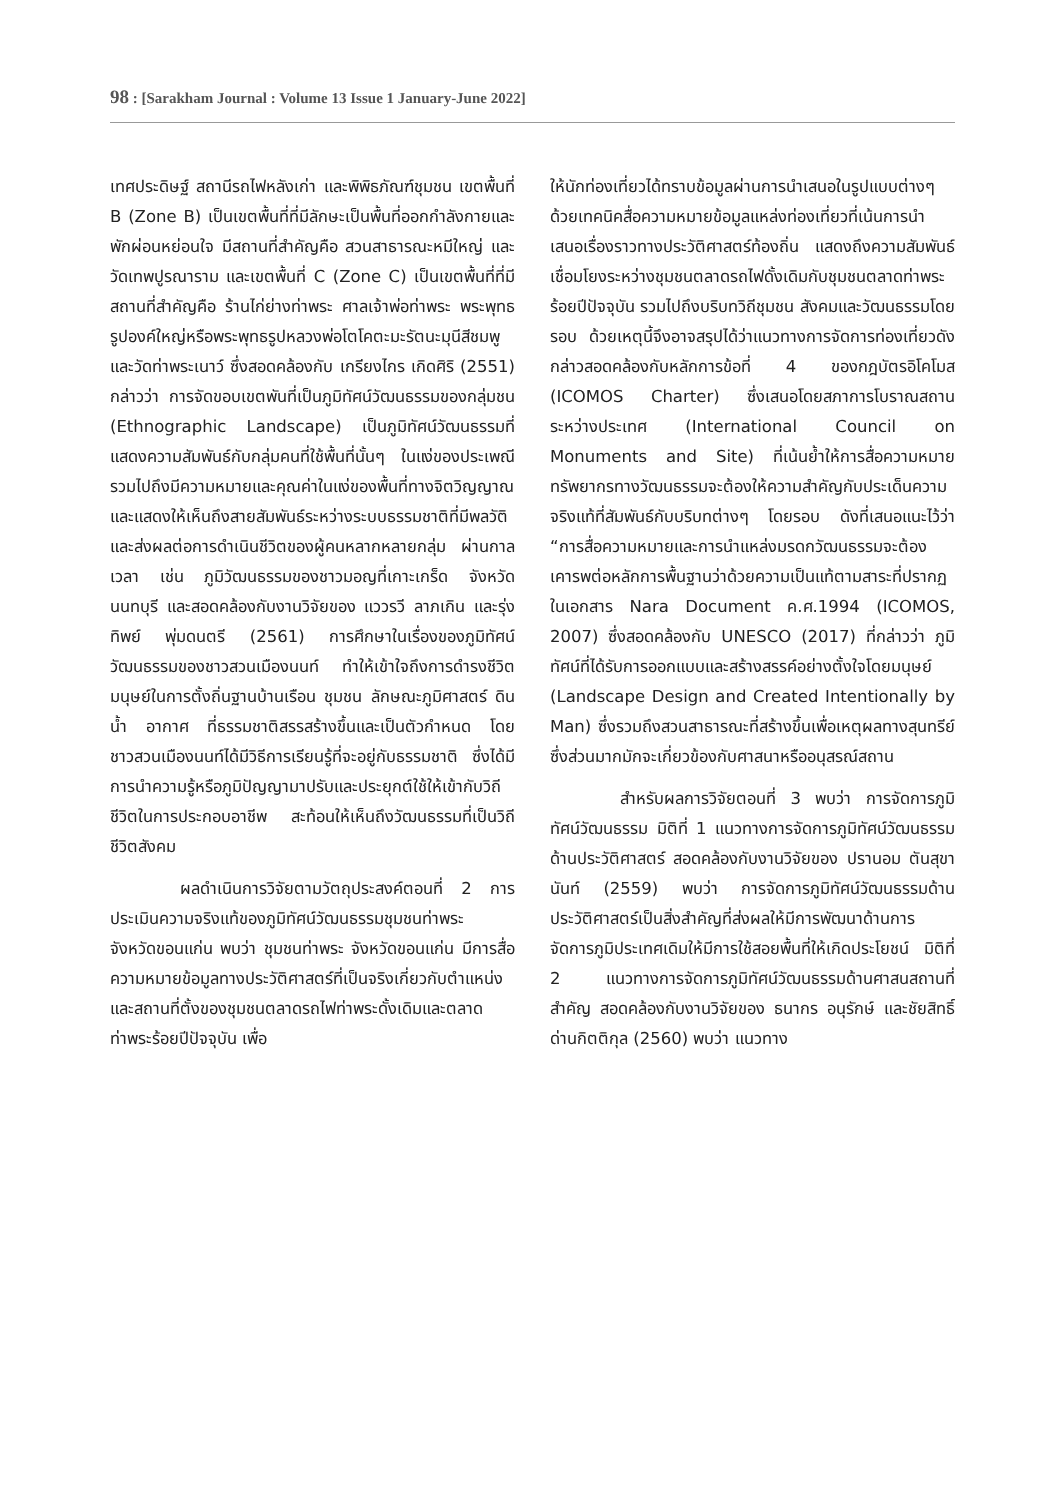98 : [Sarakham Journal : Volume 13 Issue 1 January-June 2022]
เทศประดิษฐ์ สถานีรถไฟหลังเก่า และพิพิธภัณฑ์ชุมชน เขตพื้นที่ B (Zone B) เป็นเขตพื้นที่ที่มีลักษะเป็นพื้นที่ออกกำลังกายและพักผ่อนหย่อนใจ มีสถานที่สำคัญคือ สวนสาธารณะหมีใหญ่ และวัดเทพปูรณาราม และเขตพื้นที่ C (Zone C) เป็นเขตพื้นที่ที่มีสถานที่สำคัญคือ ร้านไก่ย่างท่าพระ ศาลเจ้าพ่อท่าพระ พระพุทธรูปองค์ใหญ่หรือพระพุทธรูปหลวงพ่อโตโคตะมะรัตนะมุนีสีชมพู และวัดท่าพระเนาว์ ซึ่งสอดคล้องกับ เกรียงไกร เกิดศิริ (2551) กล่าวว่า การจัดขอบเขตพันที่เป็นภูมิทัศน์วัฒนธรรมของกลุ่มชน (Ethnographic Landscape) เป็นภูมิทัศน์วัฒนธรรมที่แสดงความสัมพันธ์กับกลุ่มคนที่ใช้พื้นที่นั้นๆ ในแง่ของประเพณีรวมไปถึงมีความหมายและคุณค่าในแง่ของพื้นที่ทางจิตวิญญาณ และแสดงให้เห็นถึงสายสัมพันธ์ระหว่างระบบธรรมชาติที่มีพลวัติ และส่งผลต่อการดำเนินชีวิตของผู้คนหลากหลายกลุ่ม ผ่านกาลเวลา เช่น ภูมิวัฒนธรรมของชาวมอญที่เกาะเกร็ด จังหวัดนนทบุรี และสอดคล้องกับงานวิจัยของ แววรวี ลาภเกิน และรุ่งทิพย์ พุ่มดนตรี (2561) การศึกษาในเรื่องของภูมิทัศน์วัฒนธรรมของชาวสวนเมืองนนท์ ทำให้เข้าใจถึงการดำรงชีวิตมนุษย์ในการตั้งถิ่นฐานบ้านเรือน ชุมชน ลักษณะภูมิศาสตร์ ดิน น้ำ อากาศ ที่ธรรมชาติสรรสร้างขึ้นและเป็นตัวกำหนด โดยชาวสวนเมืองนนท์ได้มีวิธีการเรียนรู้ที่จะอยู่กับธรรมชาติ ซึ่งได้มีการนำความรู้หรือภูมิปัญญามาปรับและประยุกต์ใช้ให้เข้ากับวิถีชีวิตในการประกอบอาชีพ สะท้อนให้เห็นถึงวัฒนธรรมที่เป็นวิถีชีวิตสังคม
ผลดำเนินการวิจัยตามวัตถุประสงค์ตอนที่ 2 การประเมินความจริงแท้ของภูมิทัศน์วัฒนธรรมชุมชนท่าพระ จังหวัดขอนแก่น พบว่า ชุมชนท่าพระ จังหวัดขอนแก่น มีการสื่อความหมายข้อมูลทางประวัติศาสตร์ที่เป็นจริงเกี่ยวกับตำแหน่งและสถานที่ตั้งของชุมชนตลาดรถไฟท่าพระดั้งเดิมและตลาดท่าพระร้อยปีปัจจุบัน เพื่อ
ให้นักท่องเที่ยวได้ทราบข้อมูลผ่านการนำเสนอในรูปแบบต่างๆ ด้วยเทคนิคสื่อความหมายข้อมูลแหล่งท่องเที่ยวที่เน้นการนำเสนอเรื่องราวทางประวัติศาสตร์ท้องถิ่น แสดงถึงความสัมพันธ์เชื่อมโยงระหว่างชุมชนตลาดรถไฟดั้งเดิมกับชุมชนตลาดท่าพระร้อยปีปัจจุบัน รวมไปถึงบริบทวิถีชุมชน สังคมและวัฒนธรรมโดยรอบ ด้วยเหตุนี้จึงอาจสรุปได้ว่าแนวทางการจัดการท่องเที่ยวดังกล่าวสอดคล้องกับหลักการข้อที่ 4 ของกฎบัตรอิโคโมส (ICOMOS Charter) ซึ่งเสนอโดยสภาการโบราณสถานระหว่างประเทศ (International Council on Monuments and Site) ที่เน้นย้ำให้การสื่อความหมายทรัพยากรทางวัฒนธรรมจะต้องให้ความสำคัญกับประเด็นความจริงแท้ที่สัมพันธ์กับบริบทต่างๆ โดยรอบ ดังที่เสนอแนะไว้ว่า “การสื่อความหมายและการนำแหล่งมรดกวัฒนธรรมจะต้องเคารพต่อหลักการพื้นฐานว่าด้วยความเป็นแท้ตามสาระที่ปรากฏในเอกสาร Nara Document ค.ศ.1994 (ICOMOS, 2007) ซึ่งสอดคล้องกับ UNESCO (2017) ที่กล่าวว่า ภูมิทัศน์ที่ได้รับการออกแบบและสร้างสรรค์อย่างตั้งใจโดยมนุษย์ (Landscape Design and Created Intentionally by Man) ซึ่งรวมถึงสวนสาธารณะที่สร้างขึ้นเพื่อเหตุผลทางสุนทรีย์ ซึ่งส่วนมากมักจะเกี่ยวข้องกับศาสนาหรืออนุสรณ์สถาน
สำหรับผลการวิจัยตอนที่ 3 พบว่า การจัดการภูมิทัศน์วัฒนธรรม มิติที่ 1 แนวทางการจัดการภูมิทัศน์วัฒนธรรมด้านประวัติศาสตร์ สอดคล้องกับงานวิจัยของ ปรานอม ตันสุขานันท์ (2559) พบว่า การจัดการภูมิทัศน์วัฒนธรรมด้านประวัติศาสตร์เป็นสิ่งสำคัญที่ส่งผลให้มีการพัฒนาด้านการจัดการภูมิประเทศเดิมให้มีการใช้สอยพื้นที่ให้เกิดประโยชน์ มิติที่ 2 แนวทางการจัดการภูมิทัศน์วัฒนธรรมด้านศาสนสถานที่สำคัญ สอดคล้องกับงานวิจัยของ ธนากร อนุรักษ์ และชัยสิทธิ์ ด่านกิตติกุล (2560) พบว่า แนวทาง